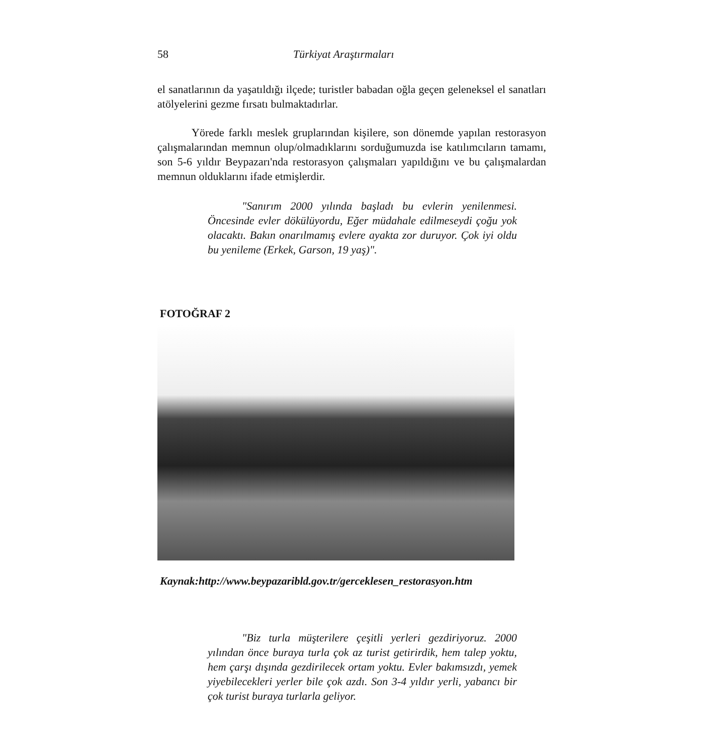58 Türkiyat Araştırmaları
el sanatlarının da yaşatıldığı ilçede; turistler babadan oğla geçen geleneksel el sanatları atölyelerini gezme fırsatı bulmaktadırlar.
Yörede farklı meslek gruplarından kişilere, son dönemde yapılan restorasyon çalışmalarından memnun olup/olmadıklarını sorduğumuzda ise katılımcıların tamamı, son 5-6 yıldır Beypazarı'nda restorasyon çalışmaları yapıldığını ve bu çalışmalardan memnun olduklarını ifade etmişlerdir.
"Sanırım 2000 yılında başladı bu evlerin yenilenmesi. Öncesinde evler dökülüyordu, Eğer müdahale edilmeseydi çoğu yok olacaktı. Bakın onarılmamış evlere ayakta zor duruyor. Çok iyi oldu bu yenileme (Erkek, Garson, 19 yaş)".
FOTOĞRAF 2
Kaynak:http://www.beypazaribld.gov.tr/gerceklesen_restorasyon.htm
"Biz turla müşterilere çeşitli yerleri gezdiriyoruz. 2000 yılından önce buraya turla çok az turist getirirdik, hem talep yoktu, hem çarşı dışında gezdirilecek ortam yoktu. Evler bakımsızdı, yemek yiyebilecekleri yerler bile çok azdı. Son 3-4 yıldır yerli, yabancı bir çok turist buraya turlarla geliyor.